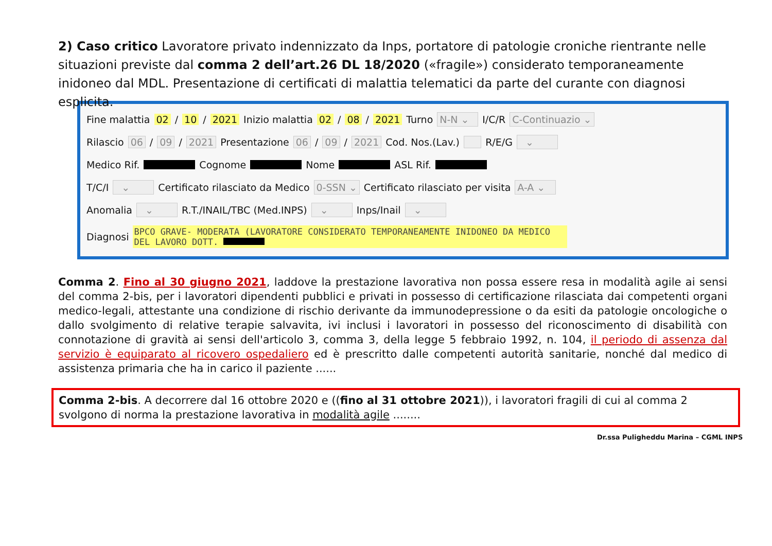2) Caso critico Lavoratore privato indennizzato da Inps, portatore di patologie croniche rientrante nelle situazioni previste dal comma 2 dell’art.26 DL 18/2020 («fragile») considerato temporaneamente inidoneo dal MDL. Presentazione di certificati di malattia telematici da parte del curante con diagnosi esplicita.
Fine malattia 02 / 10 / 2021 Inizio malattia 02 / 08 / 2021 Turno N-N ⌄ I/C/R C-Continuazio ⌄
Rilascio 06 / 09 / 2021 Presentazione 06 / 09 / 2021 Cod. Nos.(Lav.) R/E/G ⌄
Medico Rif. Cognome Nome ASL Rif.
T/C/I ⌄ Certificato rilasciato da Medico 0-SSN ⌄ Certificato rilasciato per visita A-A ⌄
Anomalia ⌄ R.T./INAIL/TBC (Med.INPS) ⌄ Inps/Inail ⌄
Diagnosi BPCO GRAVE- MODERATA (LAVORATORE CONSIDERATO TEMPORANEAMENTE INIDONEO DA MEDICO DEL LAVORO DOTT.
Comma 2. Fino al 30 giugno 2021, laddove la prestazione lavorativa non possa essere resa in modalità agile ai sensi del comma 2-bis, per i lavoratori dipendenti pubblici e privati in possesso di certificazione rilasciata dai competenti organi medico-legali, attestante una condizione di rischio derivante da immunodepressione o da esiti da patologie oncologiche o dallo svolgimento di relative terapie salvavita, ivi inclusi i lavoratori in possesso del riconoscimento di disabilità con connotazione di gravità ai sensi dell'articolo 3, comma 3, della legge 5 febbraio 1992, n. 104, il periodo di assenza dal servizio è equiparato al ricovero ospedaliero ed è prescritto dalle competenti autorità sanitarie, nonché dal medico di assistenza primaria che ha in carico il paziente ......
Comma 2-bis. A decorrere dal 16 ottobre 2020 e ((fino al 31 ottobre 2021)), i lavoratori fragili di cui al comma 2 svolgono di norma la prestazione lavorativa in modalità agile ........
Dr.ssa Puligheddu Marina – CGML INPS